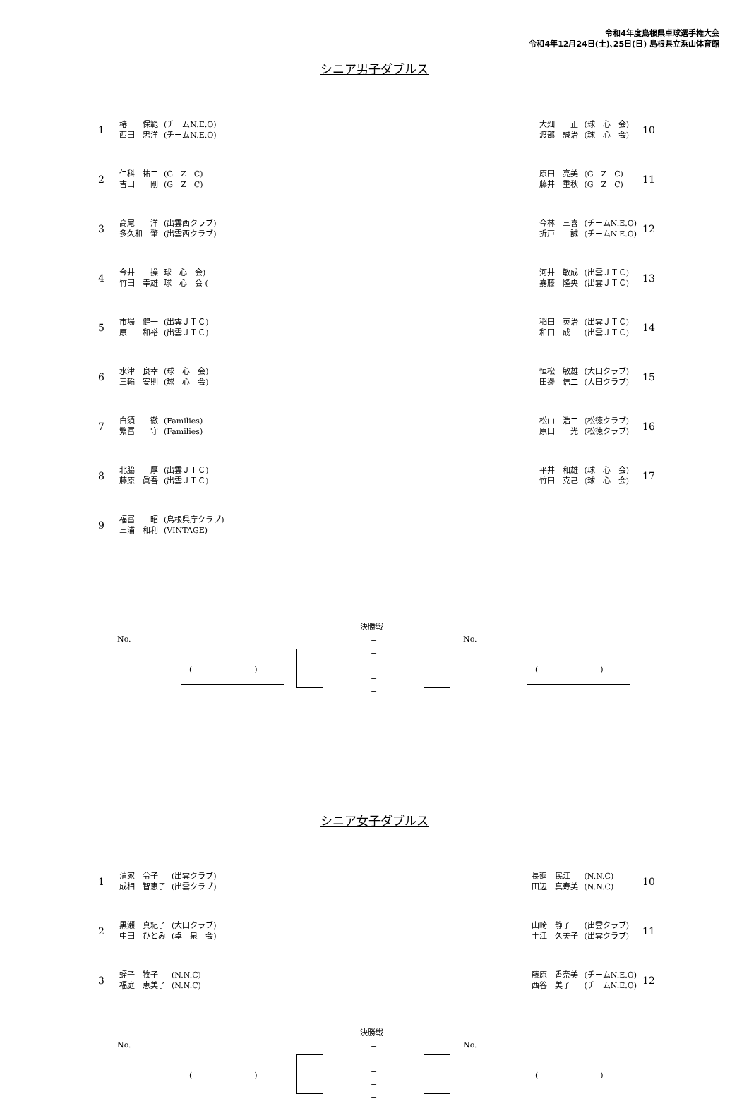令和4年度島根県卓球選手権大会
令和4年12月24日(土)､25日(日) 島根県立浜山体育館
シニア男子ダブルス
| 1 | 椿 保範 西田 忠洋 | (チームN.E.O) (チームN.E.O) |
| 2 | 仁科 祐二 吉田 剛 | (G Z C) (G Z C) |
| 3 | 高尾 洋 多久和 肇 | (出雲西クラブ) (出雲西クラブ) |
| 4 | 今井 操 竹田 幸雄 | 球 心 会) 球 心 会 ( |
| 5 | 市場 健一 原 和裕 | (出雲ＪＴＣ) (出雲ＪＴＣ) |
| 6 | 水津 良幸 三輪 安則 | (球 心 会) (球 心 会) |
| 7 | 白須 徹 繁冨 守 | (Families) (Families) |
| 8 | 北脇 厚 藤原 眞吾 | (出雲ＪＴＣ) (出雲ＪＴＣ) |
| 9 | 福冨 昭 三浦 和利 | (島根県庁クラブ) (VINTAGE) |
| 大畑 正 渡部 誠治 | (球 心 会) (球 心 会) | 10 |
| 原田 亮美 藤井 重秋 | (G Z C) (G Z C) | 11 |
| 今林 三喜 折戸 誠 | (チームN.E.O) (チームN.E.O) | 12 |
| 河井 敏成 嘉藤 隆央 | (出雲ＪＴＣ) (出雲ＪＴＣ) | 13 |
| 稲田 英治 和田 成二 | (出雲ＪＴＣ) (出雲ＪＴＣ) | 14 |
| 恒松 敏雄 田邊 信二 | (大田クラブ) (大田クラブ) | 15 |
| 松山 浩二 原田 光 | (松徳クラブ) (松徳クラブ) | 16 |
| 平井 和雄 竹田 克己 | (球 心 会) (球 心 会) | 17 |
決勝戦
No.
(　　　　　　　　)
−
−
−
−
−
No.
(　　　　　　　　)
シニア女子ダブルス
| 1 | 清家 令子 成相 智恵子 | (出雲クラブ) (出雲クラブ) |
| 2 | 黒瀬 真紀子 中田 ひとみ | (大田クラブ) (卓 泉 会) |
| 3 | 蛭子 牧子 福庭 恵美子 | (N.N.C) (N.N.C) |
| 長廻 民江 田辺 真寿美 | (N.N.C) (N.N.C) | 10 |
| 山崎 静子 土江 久美子 | (出雲クラブ) (出雲クラブ) | 11 |
| 藤原 香奈美 西谷 美子 | (チームN.E.O) (チームN.E.O) | 12 |
決勝戦
No.
(　　　　　　　　)
−
−
−
−
−
No.
(　　　　　　　　)